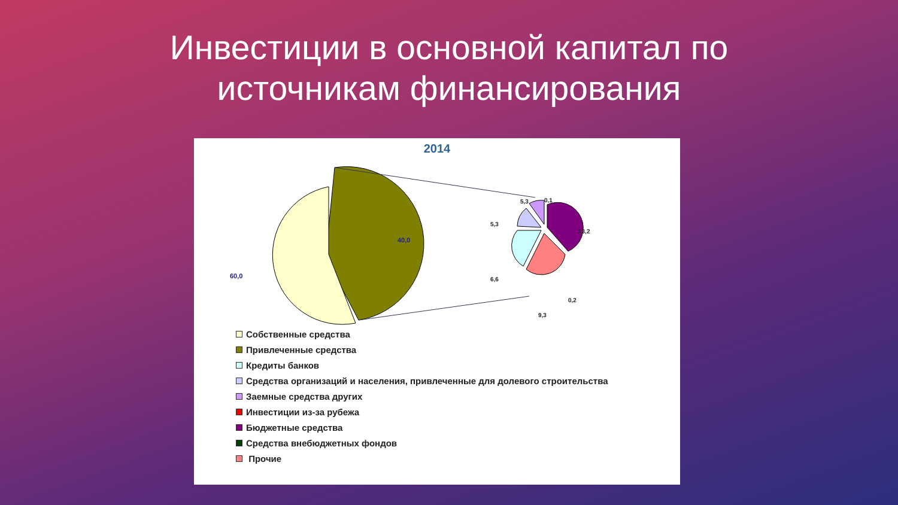Инвестиции в основной капитал по источникам финансирования
2014
40,0
60,0
5,3
0,1
5,3
13,2
6,6
0,2
9,3
Собственные средства
Привлеченные средства
Кредиты банков
Средства организаций и населения, привлеченные для долевого строительства
Заемные средства других
Инвестиции из-за рубежа
Бюджетные средства
Средства внебюджетных фондов
Прочие